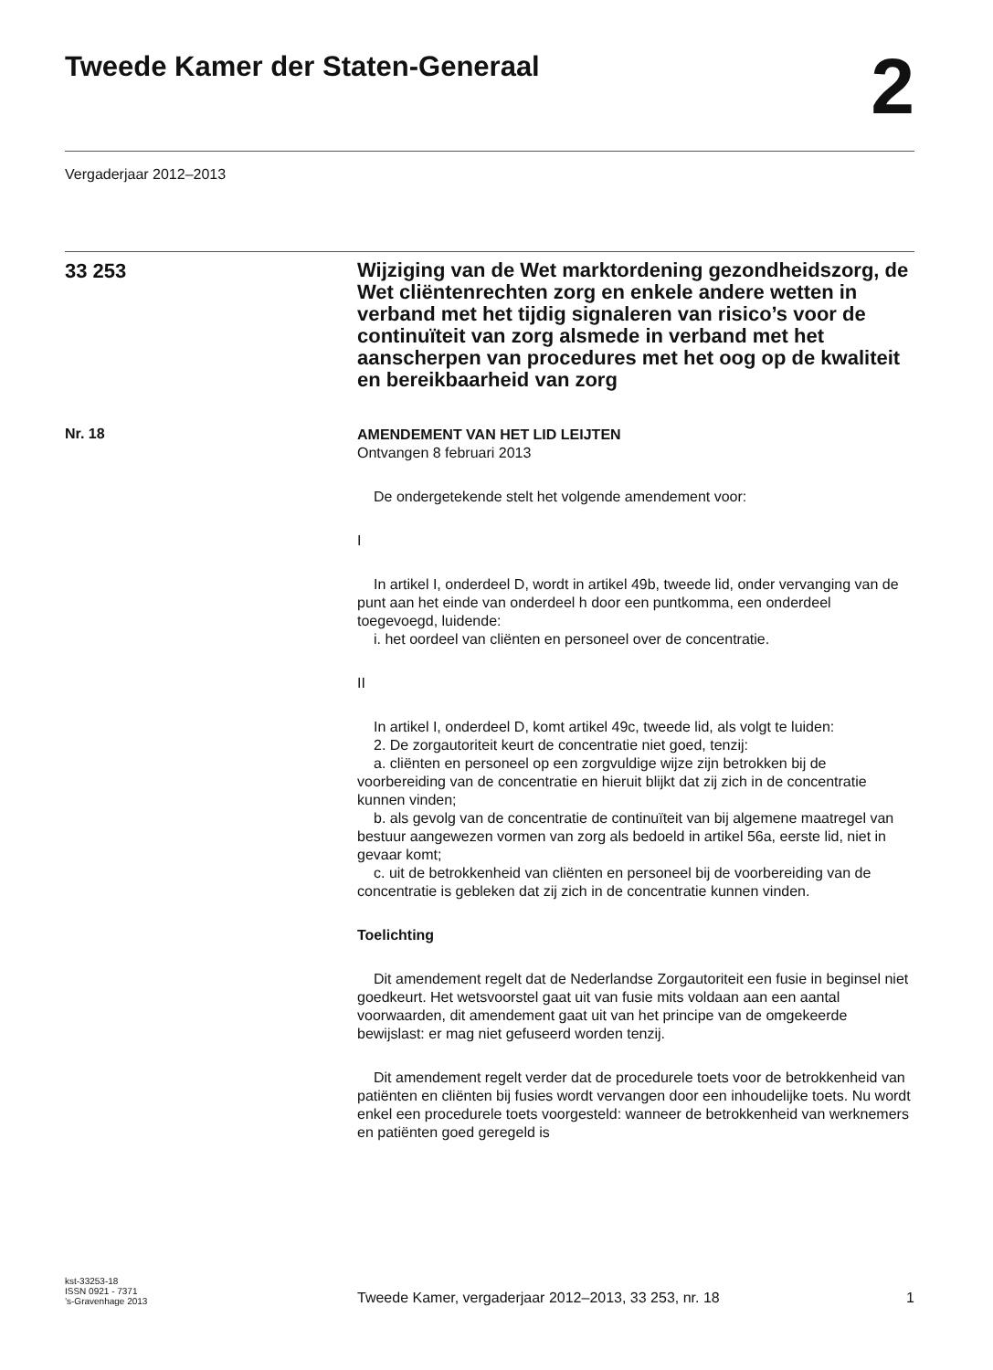Tweede Kamer der Staten-Generaal
2
Vergaderjaar 2012–2013
33 253
Wijziging van de Wet marktordening gezondheidszorg, de Wet cliëntenrechten zorg en enkele andere wetten in verband met het tijdig signaleren van risico’s voor de continuïteit van zorg alsmede in verband met het aanscherpen van procedures met het oog op de kwaliteit en bereikbaarheid van zorg
Nr. 18
AMENDEMENT VAN HET LID LEIJTEN
Ontvangen 8 februari 2013
De ondergetekende stelt het volgende amendement voor:
I
In artikel I, onderdeel D, wordt in artikel 49b, tweede lid, onder vervanging van de punt aan het einde van onderdeel h door een puntkomma, een onderdeel toegevoegd, luidende:
i. het oordeel van cliënten en personeel over de concentratie.
II
In artikel I, onderdeel D, komt artikel 49c, tweede lid, als volgt te luiden:
2. De zorgautoriteit keurt de concentratie niet goed, tenzij:
a. cliënten en personeel op een zorgvuldige wijze zijn betrokken bij de voorbereiding van de concentratie en hieruit blijkt dat zij zich in de concentratie kunnen vinden;
b. als gevolg van de concentratie de continuïteit van bij algemene maatregel van bestuur aangewezen vormen van zorg als bedoeld in artikel 56a, eerste lid, niet in gevaar komt;
c. uit de betrokkenheid van cliënten en personeel bij de voorbereiding van de concentratie is gebleken dat zij zich in de concentratie kunnen vinden.
Toelichting
Dit amendement regelt dat de Nederlandse Zorgautoriteit een fusie in beginsel niet goedkeurt. Het wetsvoorstel gaat uit van fusie mits voldaan aan een aantal voorwaarden, dit amendement gaat uit van het principe van de omgekeerde bewijslast: er mag niet gefuseerd worden tenzij.
Dit amendement regelt verder dat de procedurele toets voor de betrokkenheid van patiënten en cliënten bij fusies wordt vervangen door een inhoudelijke toets. Nu wordt enkel een procedurele toets voorgesteld: wanneer de betrokkenheid van werknemers en patiënten goed geregeld is
kst-33253-18
ISSN 0921 - 7371
’s-Gravenhage 2013
Tweede Kamer, vergaderjaar 2012–2013, 33 253, nr. 18
1